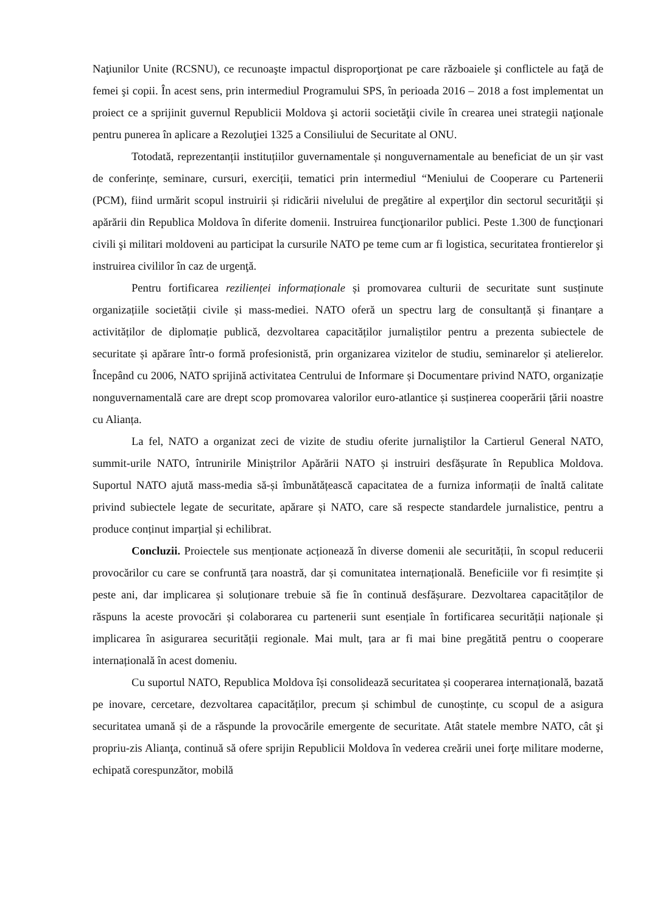Naţiunilor Unite (RCSNU), ce recunoaşte impactul disproporţionat pe care războaiele şi conflictele au faţă de femei şi copii. În acest sens, prin intermediul Programului SPS, în perioada 2016 – 2018 a fost implementat un proiect ce a sprijinit guvernul Republicii Moldova şi actorii societăţii civile în crearea unei strategii naţionale pentru punerea în aplicare a Rezoluţiei 1325 a Consiliului de Securitate al ONU.
Totodată, reprezentanții instituțiilor guvernamentale și nonguvernamentale au beneficiat de un șir vast de conferințe, seminare, cursuri, exerciții, tematici prin intermediul “Meniului de Cooperare cu Partenerii (PCM), fiind urmărit scopul instruirii și ridicării nivelului de pregătire al experţilor din sectorul securităţii și apărării din Republica Moldova în diferite domenii. Instruirea funcţionarilor publici. Peste 1.300 de funcţionari civili şi militari moldoveni au participat la cursurile NATO pe teme cum ar fi logistica, securitatea frontierelor şi instruirea civililor în caz de urgenţă.
Pentru fortificarea rezilienței informaționale și promovarea culturii de securitate sunt susținute organizațiile societății civile și mass-mediei. NATO oferă un spectru larg de consultanță și finanțare a activităților de diplomație publică, dezvoltarea capacităților jurnaliștilor pentru a prezenta subiectele de securitate și apărare într-o formă profesionistă, prin organizarea vizitelor de studiu, seminarelor și atelierelor. Începând cu 2006, NATO sprijină activitatea Centrului de Informare și Documentare privind NATO, organizație nonguvernamentală care are drept scop promovarea valorilor euro-atlantice și susținerea cooperării țării noastre cu Alianța.
La fel, NATO a organizat zeci de vizite de studiu oferite jurnaliştilor la Cartierul General NATO, summit-urile NATO, întrunirile Miniștrilor Apărării NATO și instruiri desfășurate în Republica Moldova. Suportul NATO ajută mass-media să-și îmbunătățească capacitatea de a furniza informații de înaltă calitate privind subiectele legate de securitate, apărare și NATO, care să respecte standardele jurnalistice, pentru a produce conținut imparțial și echilibrat.
Concluzii. Proiectele sus menționate acționează în diverse domenii ale securității, în scopul reducerii provocărilor cu care se confruntă țara noastră, dar și comunitatea internațională. Beneficiile vor fi resimțite și peste ani, dar implicarea și soluționare trebuie să fie în continuă desfășurare. Dezvoltarea capacităților de răspuns la aceste provocări și colaborarea cu partenerii sunt esențiale în fortificarea securității naționale și implicarea în asigurarea securității regionale. Mai mult, țara ar fi mai bine pregătită pentru o cooperare internațională în acest domeniu.
Cu suportul NATO, Republica Moldova își consolidează securitatea și cooperarea internațională, bazată pe inovare, cercetare, dezvoltarea capacităților, precum și schimbul de cunoștințe, cu scopul de a asigura securitatea umană și de a răspunde la provocările emergente de securitate. Atât statele membre NATO, cât şi propriu-zis Alianţa, continuă să ofere sprijin Republicii Moldova în vederea creării unei forţe militare moderne, echipată corespunzător, mobilă